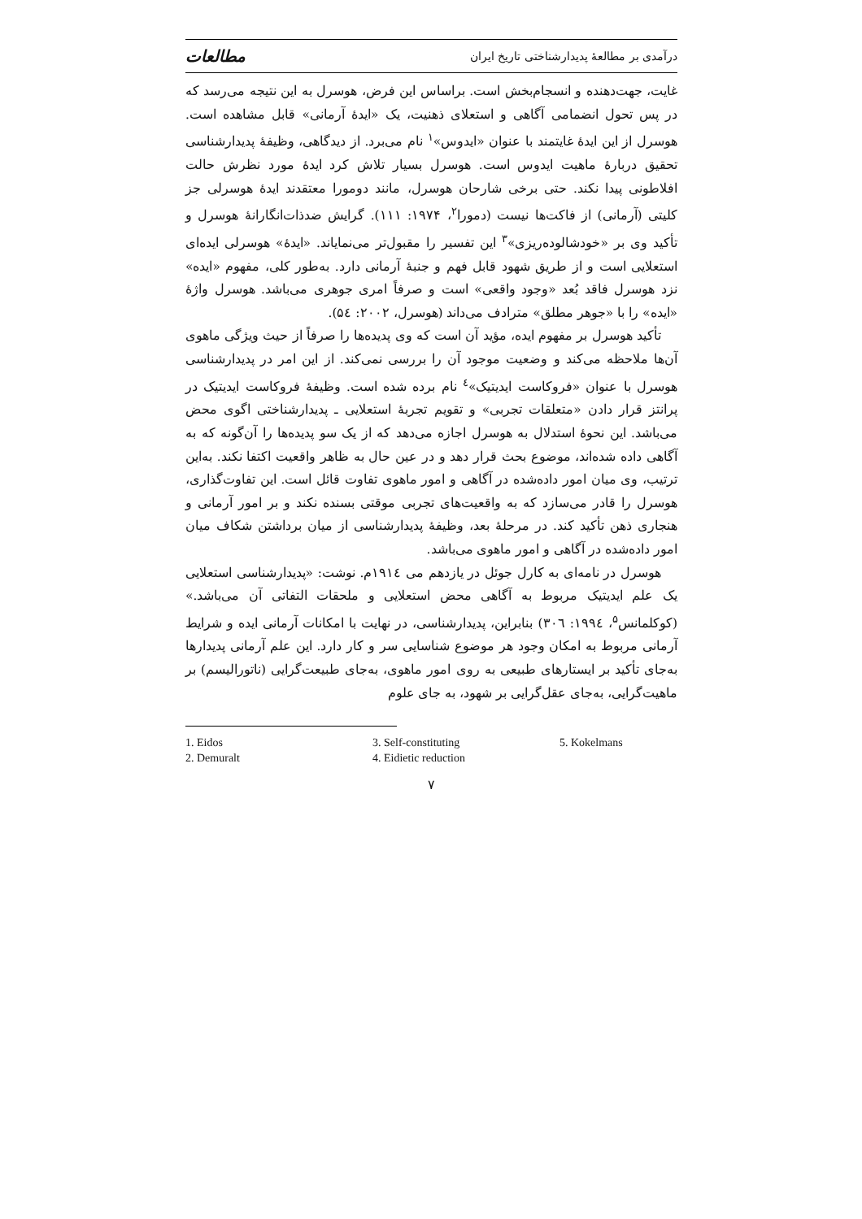درآمدی بر مطالعهٔ پدیدارشناختی تاریخ ایران مطالعات
غایت، جهت‌دهنده و انسجام‌بخش است. براساس این فرض، هوسرل به این نتیجه می‌رسد که در پس تحول انضمامی آگاهی و استعلای ذهنیت، یک «ایدهٔ آرمانی» قابل مشاهده است. هوسرل از این ایدهٔ غایتمند با عنوان «ایدوس»<sup>۱</sup> نام می‌برد. از دیدگاهی، وظیفهٔ پدیدارشناسی تحقیق دربارهٔ ماهیت ایدوس است. هوسرل بسیار تلاش کرد ایدهٔ مورد نظرش حالت افلاطونی پیدا نکند. حتی برخی شارحان هوسرل، مانند دومورا معتقدند ایدهٔ هوسرلی جز کلیتی (آرمانی) از فاکت‌ها نیست (دمورا<sup>۲</sup>، ۱۹۷۴: ۱۱۱). گرایش ضدذات‌انگارانهٔ هوسرل و تأکید وی بر «خودشالوده‌ریزی»<sup>۳</sup> این تفسیر را مقبول‌تر می‌نمایاند. «ایدهٔ» هوسرلی ایده‌ای استعلایی است و از طریق شهود قابل فهم و جنبهٔ آرمانی دارد. به‌طور کلی، مفهوم «ایده» نزد هوسرل فاقد بُعد «وجود واقعی» است و صرفاً امری جوهری می‌باشد. هوسرل واژهٔ «ایده» را با «جوهر مطلق» مترادف می‌داند (هوسرل، ۲۰۰۲: ۵٤).
تأکید هوسرل بر مفهوم ایده، مؤید آن است که وی پدیده‌ها را صرفاً از حیث ویژگی ماهوی آن‌ها ملاحظه می‌کند و وضعیت موجود آن را بررسی نمی‌کند. از این امر در پدیدارشناسی هوسرل با عنوان «فروکاست ایدیتیک»<sup>٤</sup> نام برده شده است. وظیفهٔ فروکاست ایدیتیک در پرانتز قرار دادن «متعلقات تجربی» و تقویم تجربهٔ استعلایی ـ پدیدارشناختی اگوی محض می‌باشد. این نحوهٔ استدلال به هوسرل اجازه می‌دهد که از یک سو پدیده‌ها را آن‌گونه که به آگاهی داده شده‌اند، موضوع بحث قرار دهد و در عین حال به ظاهر واقعیت اکتفا نکند. به‌این ترتیب، وی میان امور داده‌شده در آگاهی و امور ماهوی تفاوت قائل است. این تفاوت‌گذاری، هوسرل را قادر می‌سازد که به واقعیت‌های تجربی موقتی بسنده نکند و بر امور آرمانی و هنجاری ذهن تأکید کند. در مرحلهٔ بعد، وظیفهٔ پدیدارشناسی از میان برداشتن شکاف میان امور داده‌شده در آگاهی و امور ماهوی می‌باشد.
هوسرل در نامه‌ای به کارل جوئل در یازدهم می ۱۹۱٤م. نوشت: «پدیدارشناسی استعلایی یک علم ایدیتیک مربوط به آگاهی محض استعلایی و ملحقات التفاتی آن می‌باشد.» (کوکلمانس<sup>۵</sup>، ۱۹۹٤: ۳۰٦) بنابراین، پدیدارشناسی، در نهایت با امکانات آرمانی ایده و شرایط آرمانی مربوط به امکان وجود هر موضوع شناسایی سر و کار دارد. این علم آرمانی پدیدارها به‌جای تأکید بر ایستارهای طبیعی به روی امور ماهوی، به‌جای طبیعت‌گرایی (ناتورالیسم) بر ماهیت‌گرایی، به‌جای عقل‌گرایی بر شهود، به جای علوم
1. Eidos
2. Demuralt
3. Self-constituting
4. Eidietic reduction
5. Kokelmans
۷